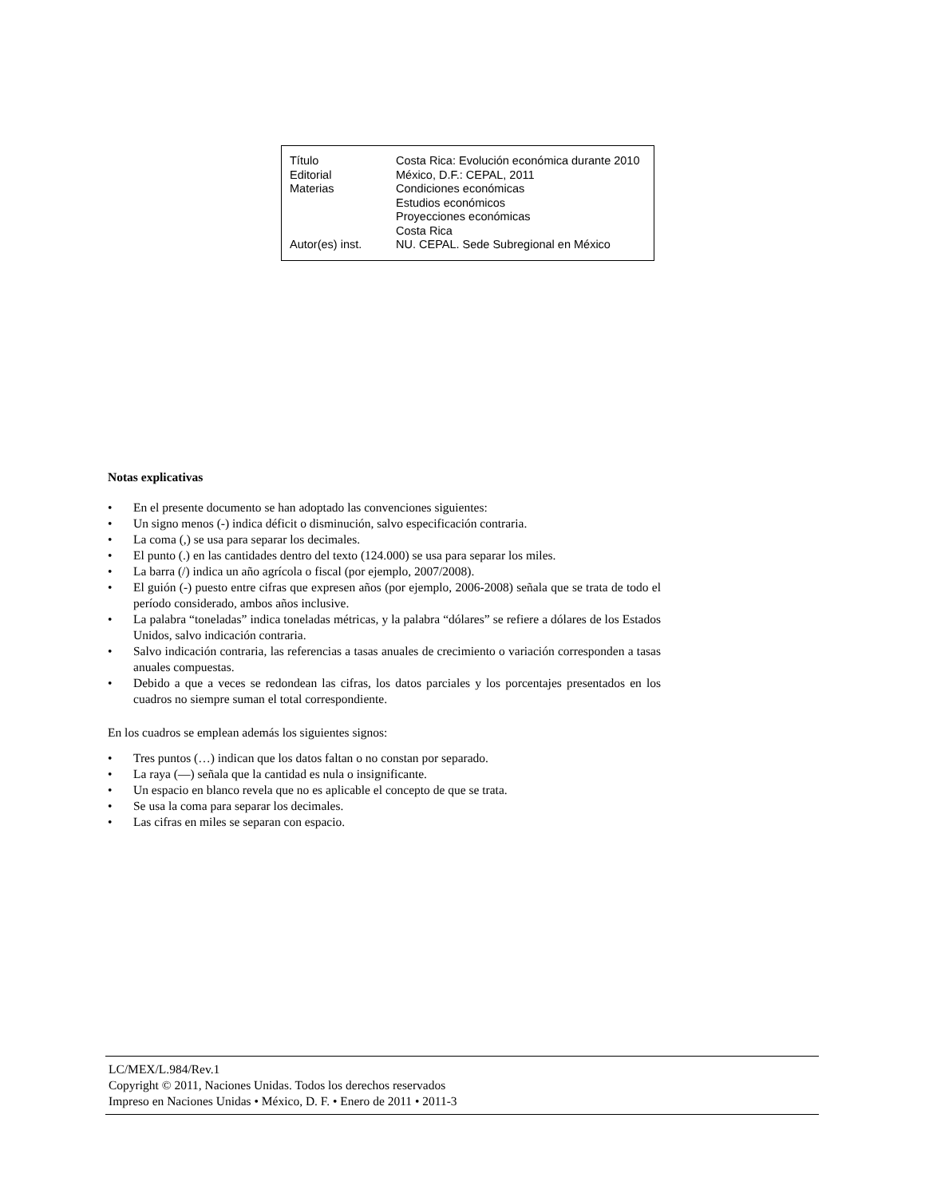| Título | Costa Rica: Evolución económica durante 2010 |
| Editorial | México, D.F.: CEPAL, 2011 |
| Materias | Condiciones económicas Estudios económicos Proyecciones económicas Costa Rica |
| Autor(es) inst. | NU. CEPAL. Sede Subregional en México |
Notas explicativas
• En el presente documento se han adoptado las convenciones siguientes:
• Un signo menos (-) indica déficit o disminución, salvo especificación contraria.
• La coma (,) se usa para separar los decimales.
• El punto (.) en las cantidades dentro del texto (124.000) se usa para separar los miles.
• La barra (/) indica un año agrícola o fiscal (por ejemplo, 2007/2008).
• El guión (-) puesto entre cifras que expresen años (por ejemplo, 2006-2008) señala que se trata de todo el período considerado, ambos años inclusive.
• La palabra “toneladas” indica toneladas métricas, y la palabra “dólares” se refiere a dólares de los Estados Unidos, salvo indicación contraria.
• Salvo indicación contraria, las referencias a tasas anuales de crecimiento o variación corresponden a tasas anuales compuestas.
• Debido a que a veces se redondean las cifras, los datos parciales y los porcentajes presentados en los cuadros no siempre suman el total correspondiente.
En los cuadros se emplean además los siguientes signos:
• Tres puntos (…) indican que los datos faltan o no constan por separado.
• La raya (—) señala que la cantidad es nula o insignificante.
• Un espacio en blanco revela que no es aplicable el concepto de que se trata.
• Se usa la coma para separar los decimales.
• Las cifras en miles se separan con espacio.
LC/MEX/L.984/Rev.1
Copyright © 2011, Naciones Unidas. Todos los derechos reservados
Impreso en Naciones Unidas • México, D. F. • Enero de 2011 • 2011-3